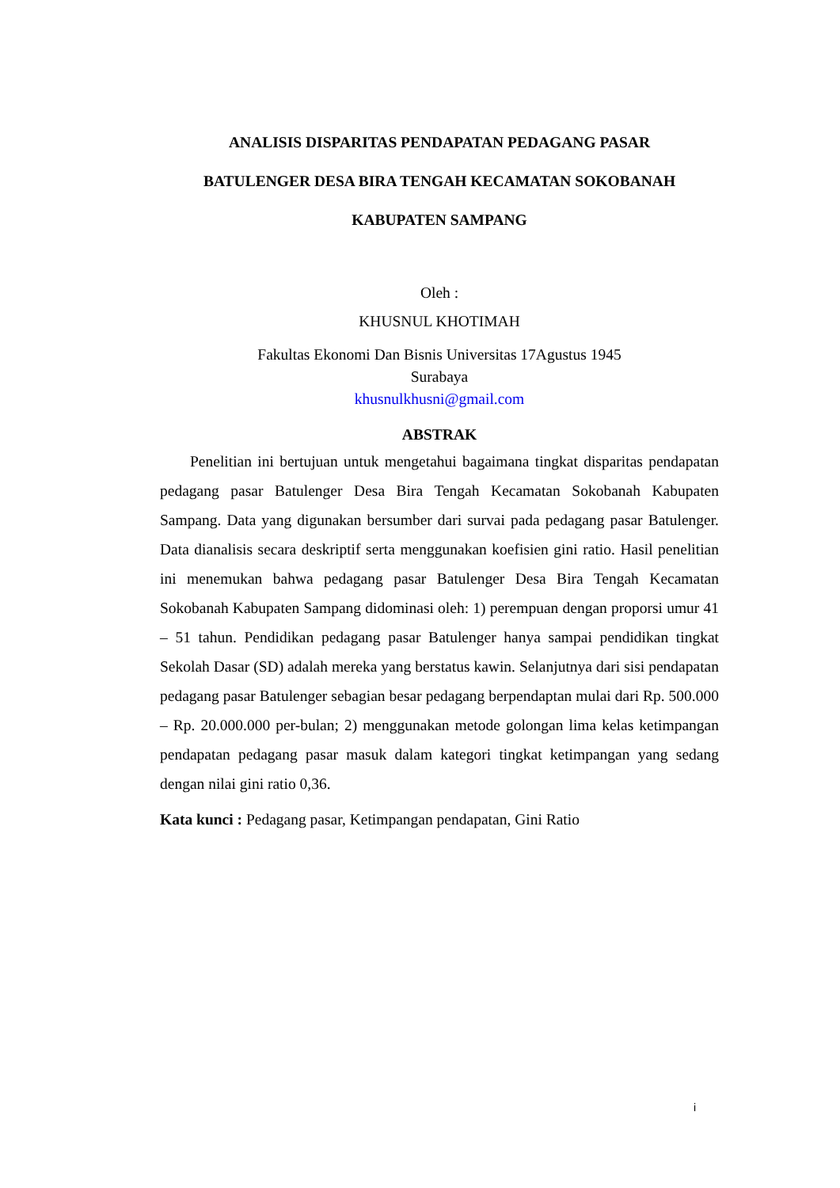ANALISIS DISPARITAS PENDAPATAN PEDAGANG PASAR
BATULENGER DESA BIRA TENGAH KECAMATAN SOKOBANAH
KABUPATEN SAMPANG
Oleh :
KHUSNUL KHOTIMAH
Fakultas Ekonomi Dan Bisnis Universitas 17Agustus 1945
Surabaya
khusnulkhusni@gmail.com
ABSTRAK
Penelitian ini bertujuan untuk mengetahui bagaimana tingkat disparitas pendapatan pedagang pasar Batulenger Desa Bira Tengah Kecamatan Sokobanah Kabupaten Sampang. Data yang digunakan bersumber dari survai pada pedagang pasar Batulenger. Data dianalisis secara deskriptif serta menggunakan koefisien gini ratio. Hasil penelitian ini menemukan bahwa pedagang pasar Batulenger Desa Bira Tengah Kecamatan Sokobanah Kabupaten Sampang didominasi oleh: 1) perempuan dengan proporsi umur 41 – 51 tahun. Pendidikan pedagang pasar Batulenger hanya sampai pendidikan tingkat Sekolah Dasar (SD) adalah mereka yang berstatus kawin. Selanjutnya dari sisi pendapatan pedagang pasar Batulenger sebagian besar pedagang berpendaptan mulai dari Rp. 500.000 – Rp. 20.000.000 per-bulan; 2) menggunakan metode golongan lima kelas ketimpangan pendapatan pedagang pasar masuk dalam kategori tingkat ketimpangan yang sedang dengan nilai gini ratio 0,36.
Kata kunci : Pedagang pasar, Ketimpangan pendapatan, Gini Ratio
i